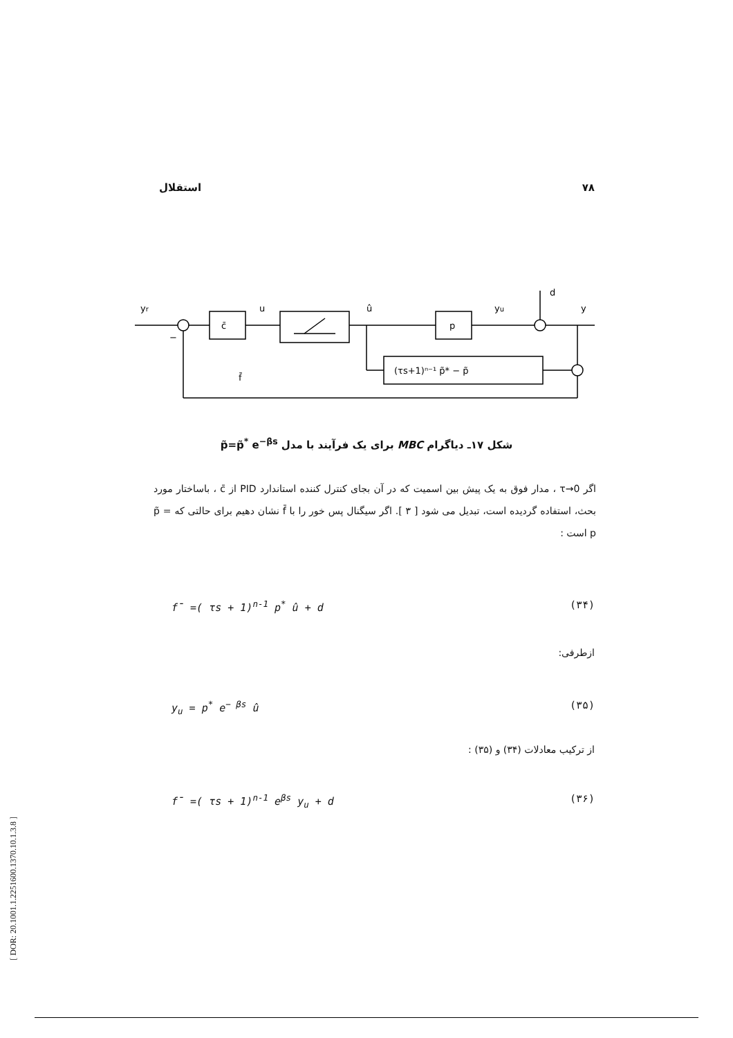استقلال ۷۸
yr
c̄
u
û
p
yu
d
y
(τs+1)ⁿ⁻¹ p̃* − p̃
f̄
−
شکل ۱۷ـ دیاگرام MBC برای یک فرآیند با مدل p̃=p̃<sup>*</sup> e<sup>−βs</sup>
اگر τ→0 ، مدار فوق به یک پیش بین اسمیت که در آن بجای کنترل کننده استاندارد PID از c̄ ، باساختار مورد بحث، استفاده گردیده است، تبدیل می شود [ ۳ ]. اگر سیگنال پس خور را با f̄ نشان دهیم برای حالتی که p̃ = p است :
f̄ =( τs + 1)<sup>n-1</sup> p<sup>*</sup> û + d (۳۴)
ازطرفی:
y<sub>u</sub> = p<sup>*</sup> e<sup>− βs</sup> û (۳۵)
از ترکیب معادلات (۳۴) و (۳۵) :
f̄ =( τs + 1)<sup>n-1</sup> e<sup>βs</sup> y<sub>u</sub> + d (۳۶)
[ DOR: 20.1001.1.2251600.1370.10.1.3.8 ]